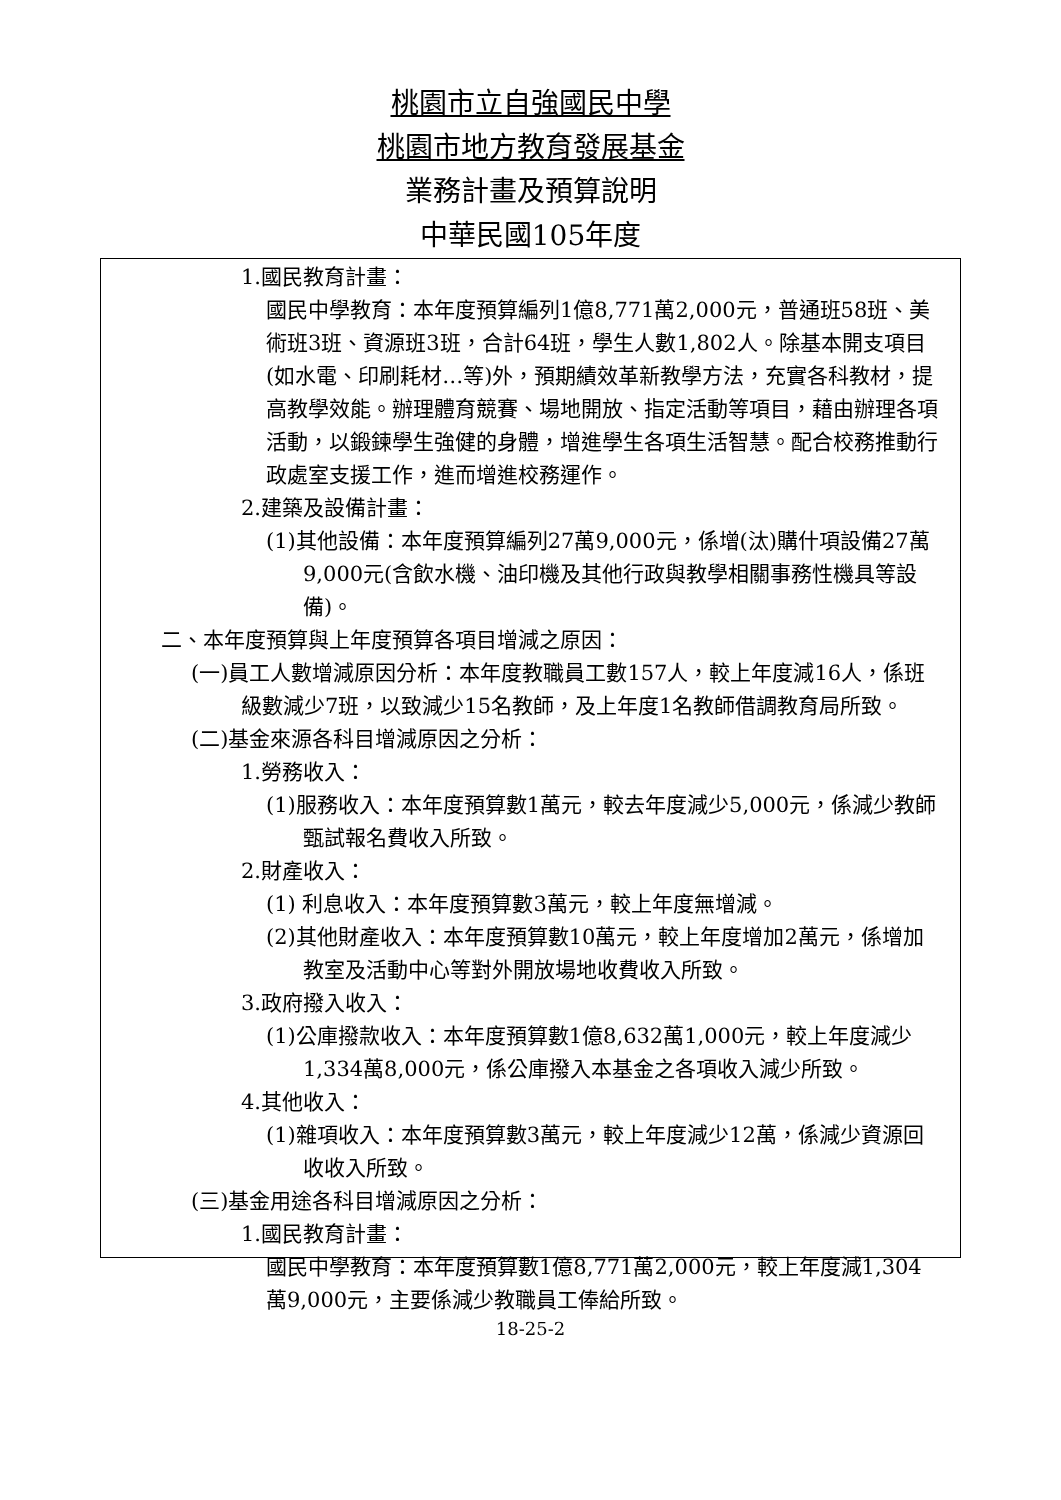桃園市立自強國民中學
桃園市地方教育發展基金
業務計畫及預算說明
中華民國105年度
1.國民教育計畫：
國民中學教育：本年度預算編列1億8,771萬2,000元，普通班58班、美術班3班、資源班3班，合計64班，學生人數1,802人。除基本開支項目(如水電、印刷耗材…等)外，預期績效革新教學方法，充實各科教材，提高教學效能。辦理體育競賽、場地開放、指定活動等項目，藉由辦理各項活動，以鍛鍊學生強健的身體，增進學生各項生活智慧。配合校務推動行政處室支援工作，進而增進校務運作。
2.建築及設備計畫：
(1)其他設備：本年度預算編列27萬9,000元，係增(汰)購什項設備27萬9,000元(含飲水機、油印機及其他行政與教學相關事務性機具等設備)。
二、本年度預算與上年度預算各項目增減之原因：
(一)員工人數增減原因分析：本年度教職員工數157人，較上年度減16人，係班級數減少7班，以致減少15名教師，及上年度1名教師借調教育局所致。
(二)基金來源各科目增減原因之分析：
1.勞務收入：
(1)服務收入：本年度預算數1萬元，較去年度減少5,000元，係減少教師甄試報名費收入所致。
2.財產收入：
(1) 利息收入：本年度預算數3萬元，較上年度無增減。
(2)其他財產收入：本年度預算數10萬元，較上年度增加2萬元，係增加教室及活動中心等對外開放場地收費收入所致。
3.政府撥入收入：
(1)公庫撥款收入：本年度預算數1億8,632萬1,000元，較上年度減少1,334萬8,000元，係公庫撥入本基金之各項收入減少所致。
4.其他收入：
(1)雜項收入：本年度預算數3萬元，較上年度減少12萬，係減少資源回收收入所致。
(三)基金用途各科目增減原因之分析：
1.國民教育計畫：
國民中學教育：本年度預算數1億8,771萬2,000元，較上年度減1,304萬9,000元，主要係減少教職員工俸給所致。
18-25-2